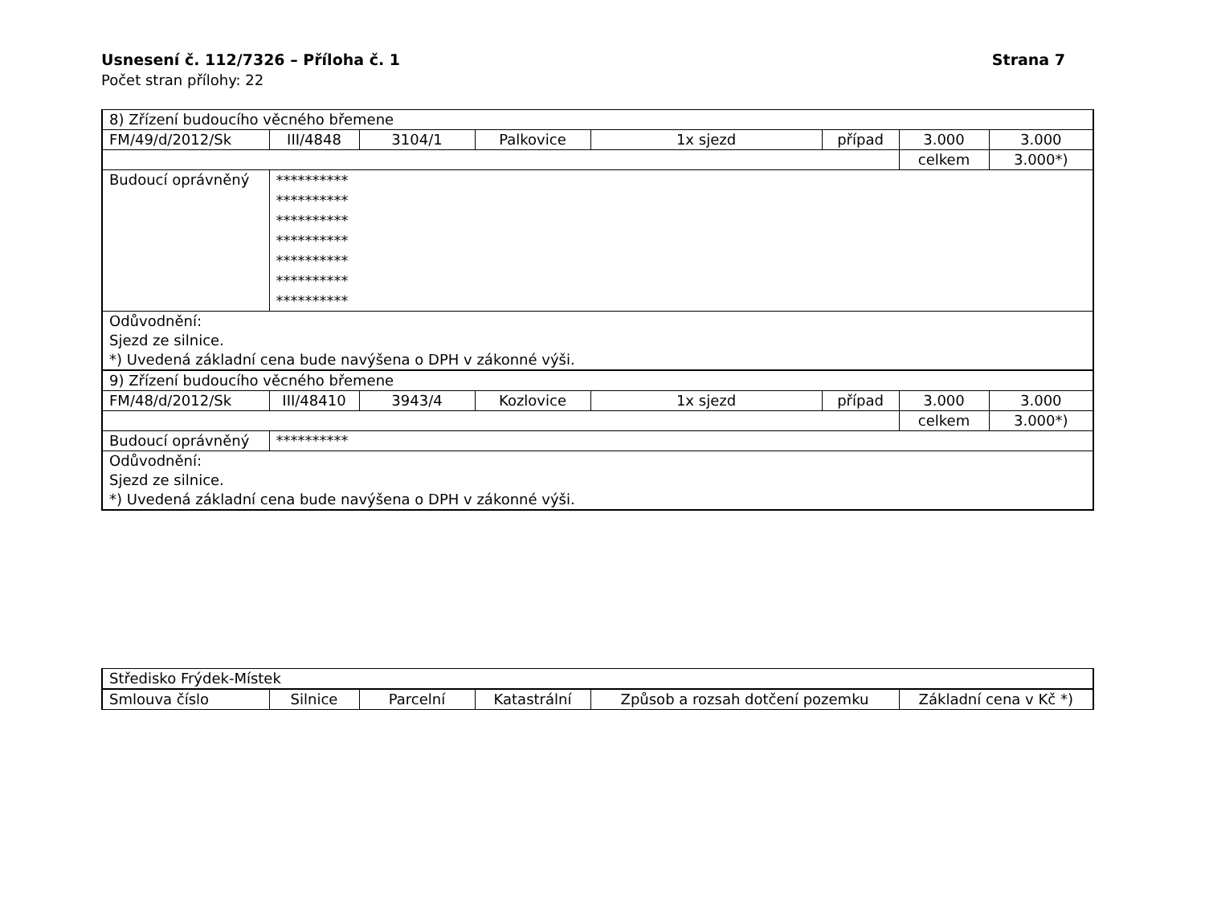Strana 7 Usnesení č. 112/7326 – Příloha č. 1
Počet stran přílohy: 22
| 8) Zřízení budoucího věcného břemene | | | | | | | |
| FM/49/d/2012/Sk | III/4848 | 3104/1 | Palkovice | 1x sjezd | případ | 3.000 | 3.000 |
| | | | | | | celkem | 3.000*) |
| Budoucí oprávněný | ********** ********** ********** ********** ********** ********** ********** | | | | | | |
| Odůvodnění: Sjezd ze silnice. *) Uvedená základní cena bude navýšena o DPH v zákonné výši. | | | | | | | |
| 9) Zřízení budoucího věcného břemene | | | | | | | |
| FM/48/d/2012/Sk | III/48410 | 3943/4 | Kozlovice | 1x sjezd | případ | 3.000 | 3.000 |
| | | | | | | celkem | 3.000*) |
| Budoucí oprávněný | ********** | | | | | | |
| Odůvodnění: Sjezd ze silnice. *) Uvedená základní cena bude navýšena o DPH v zákonné výši. | | | | | | | |
| Středisko Frýdek-Místek | | | | | |
| Smlouva číslo | Silnice | Parcelní | Katastrální | Způsob a rozsah dotčení pozemku | Základní cena v Kč *) |